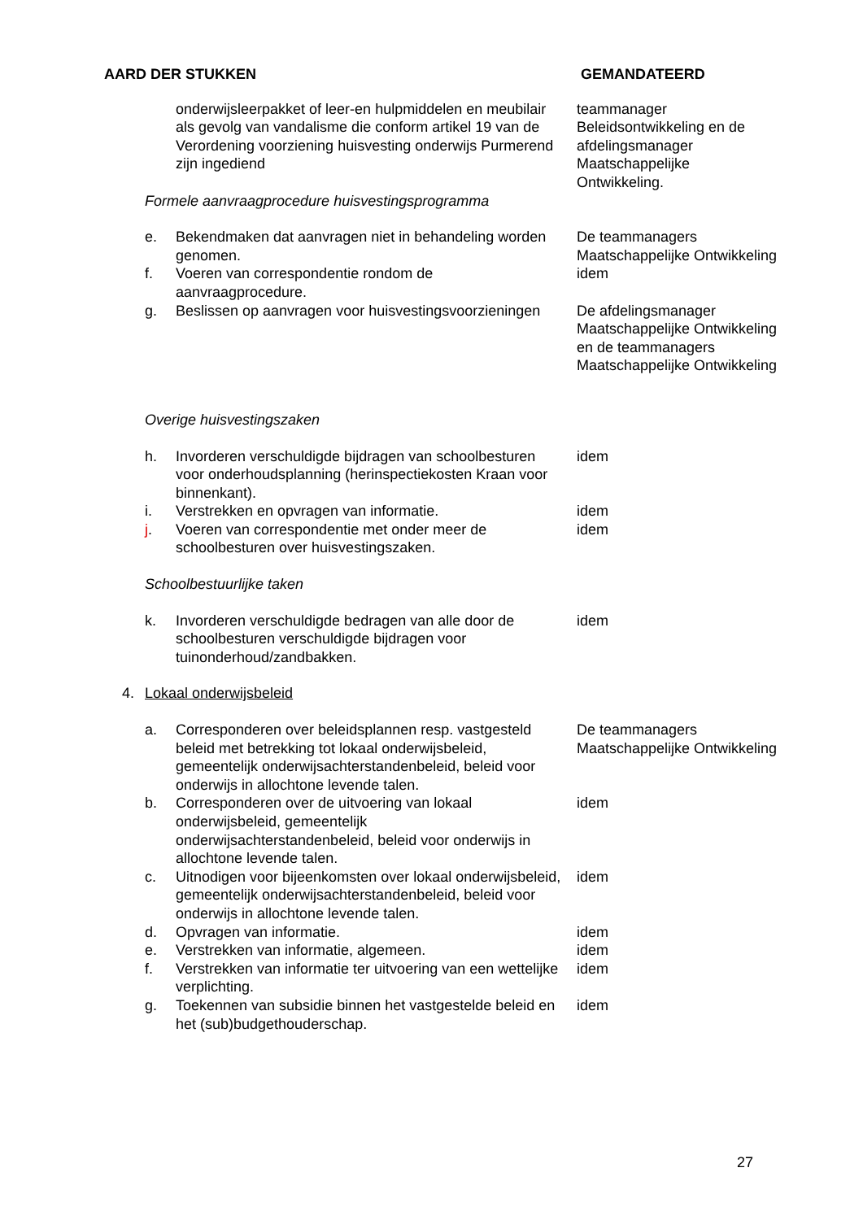| AARD DER STUKKEN | | | GEMANDATEERD |
| | | onderwijsleerpakket of leer-en hulpmiddelen en meubilair als gevolg van vandalisme die conform artikel 19 van de Verordening voorziening huisvesting onderwijs Purmerend zijn ingediend | teammanager Beleidsontwikkeling en de afdelingsmanager Maatschappelijke Ontwikkeling. |
| | Formele aanvraagprocedure huisvestingsprogramma | | |
| | e. | Bekendmaken dat aanvragen niet in behandeling worden genomen. | De teammanagers Maatschappelijke Ontwikkeling |
| | f. | Voeren van correspondentie rondom de aanvraagprocedure. | idem |
| | g. | Beslissen op aanvragen voor huisvestingsvoorzieningen | De afdelingsmanager Maatschappelijke Ontwikkeling en de teammanagers Maatschappelijke Ontwikkeling |
| | Overige huisvestingszaken | | |
| | h. | Invorderen verschuldigde bijdragen van schoolbesturen voor onderhoudsplanning (herinspectiekosten Kraan voor binnenkant). | idem |
| | i. | Verstrekken en opvragen van informatie. | idem |
| | j . | Voeren van correspondentie met onder meer de schoolbesturen over huisvestingszaken. | idem |
| | Schoolbestuurlijke taken | | |
| | k. | Invorderen verschuldigde bedragen van alle door de schoolbesturen verschuldigde bijdragen voor tuinonderhoud/zandbakken. | idem |
| 4. | Lokaal onderwijsbeleid | | |
| | a. | Corresponderen over beleidsplannen resp. vastgesteld beleid met betrekking tot lokaal onderwijsbeleid, gemeentelijk onderwijsachterstandenbeleid, beleid voor onderwijs in allochtone levende talen. | De teammanagers Maatschappelijke Ontwikkeling |
| | b. | Corresponderen over de uitvoering van lokaal onderwijsbeleid, gemeentelijk onderwijsachterstandenbeleid, beleid voor onderwijs in allochtone levende talen. | idem |
| | c. | Uitnodigen voor bijeenkomsten over lokaal onderwijsbeleid, gemeentelijk onderwijsachterstandenbeleid, beleid voor onderwijs in allochtone levende talen. | idem |
| | d. | Opvragen van informatie. | idem |
| | e. | Verstrekken van informatie, algemeen. | idem |
| | f. | Verstrekken van informatie ter uitvoering van een wettelijke verplichting. | idem |
| | g. | Toekennen van subsidie binnen het vastgestelde beleid en het (sub)budgethouderschap. | idem |
27